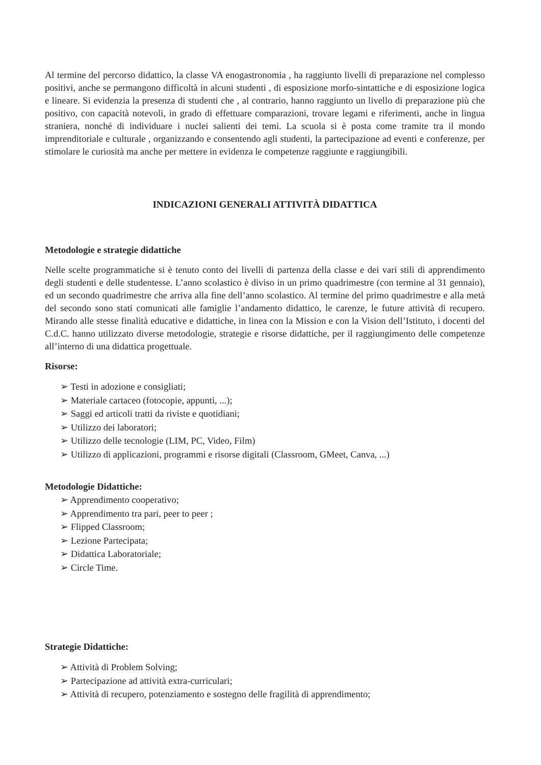Al termine del percorso didattico, la classe VA enogastronomia , ha raggiunto livelli di preparazione nel complesso positivi, anche se permangono difficoltà in alcuni studenti , di esposizione morfo-sintattiche e di esposizione logica e lineare. Si evidenzia la presenza di studenti che , al contrario, hanno raggiunto un livello di preparazione più che positivo, con capacità notevoli, in grado di effettuare comparazioni, trovare legami e riferimenti, anche in lingua straniera, nonché di individuare i nuclei salienti dei temi. La scuola si è posta come tramite tra il mondo imprenditoriale e culturale , organizzando e consentendo agli studenti, la partecipazione ad eventi e conferenze, per stimolare le curiosità ma anche per mettere in evidenza le competenze raggiunte e raggiungibili.
INDICAZIONI GENERALI ATTIVITÀ DIDATTICA
Metodologie e strategie didattiche
Nelle scelte programmatiche si è tenuto conto dei livelli di partenza della classe e dei vari stili di apprendimento degli studenti e delle studentesse. L’anno scolastico è diviso in un primo quadrimestre (con termine al 31 gennaio), ed un secondo quadrimestre che arriva alla fine dell’anno scolastico. Al termine del primo quadrimestre e alla metà del secondo sono stati comunicati alle famiglie l’andamento didattico, le carenze, le future attività di recupero. Mirando alle stesse finalità educative e didattiche, in linea con la Mission e con la Vision dell’Istituto, i docenti del C.d.C. hanno utilizzato diverse metodologie, strategie e risorse didattiche, per il raggiungimento delle competenze all’interno di una didattica progettuale.
Risorse:
➢ Testi in adozione e consigliati;
➢ Materiale cartaceo (fotocopie, appunti, ...);
➢ Saggi ed articoli tratti da riviste e quotidiani;
➢ Utilizzo dei laboratori;
➢ Utilizzo delle tecnologie (LIM, PC, Video, Film)
➢ Utilizzo di applicazioni, programmi e risorse digitali (Classroom, GMeet, Canva, ...)
Metodologie Didattiche:
➢ Apprendimento cooperativo;
➢ Apprendimento tra pari, peer to peer ;
➢ Flipped Classroom;
➢ Lezione Partecipata;
➢ Didattica Laboratoriale;
➢ Circle Time.
Strategie Didattiche:
➢ Attività di Problem Solving;
➢ Partecipazione ad attività extra-curriculari;
➢ Attività di recupero, potenziamento e sostegno delle fragilità di apprendimento;